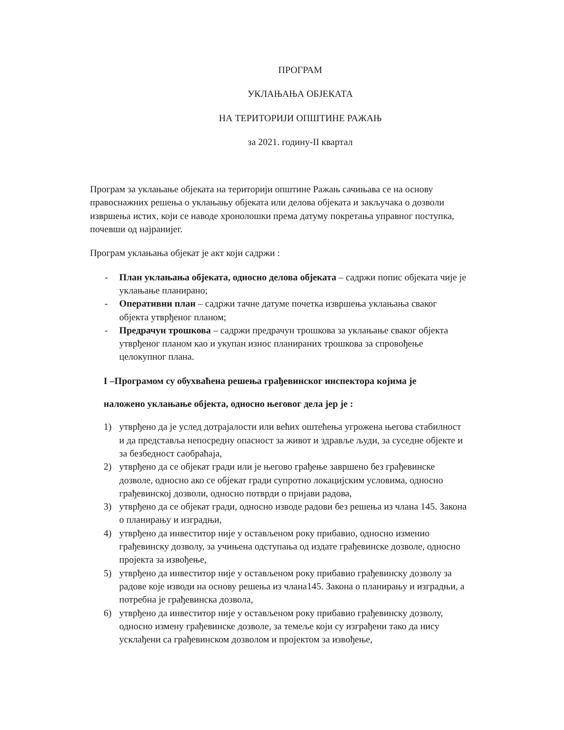ПРОГРАМ
УКЛАЊАЊА ОБЈЕКАТА
НА ТЕРИТОРИЈИ ОПШТИНЕ РАЖАЊ
за 2021. годину-II квартал
Програм за уклањање објеката на територији општине Ражањ сачињава се на основу правоснажних решења о уклањању објеката или делова објеката и закључака о дозволи извршења истих, који се наводе хронолошки према датуму покретања управног поступка, почевши од најранијег.
Програм уклањања објекат је акт који садржи :
- План уклањања објеката, односно делова објеката – садржи попис објеката чије је уклањање планирано;
- Оперативни план – садржи тачне датуме почетка извршења уклањања сваког објекта утврђеног планом;
- Предрачун трошкова – садржи предрачун трошкова за уклањање сваког објекта утврђеног планом као и укупан износ планираних трошкова за спровођење целокупног плана.
I –Програмом су обухваћена решења грађевинског инспектора којима је
наложено уклањање објекта, односно његовог дела јер је :
1) утврђено да је услед дотрајалости или већих оштећења угрожена његова стабилност и да представља непосредну опасност за живот и здравље људи, за суседне објекте и за безбедност саобраћаја,
2) утврђено да се објекат гради или је његово грађење завршено без грађевинске дозволе, односно ако се објекат гради супротно локацијским условима, односно грађевинској дозволи, односно потврди о пријави радова,
3) утврђено да се објекат гради, односно изводе радови без решења из члана 145. Закона о планирању и изградњи,
4) утврђено да инвеститор није у остављеном року прибавио, односно изменио грађевинску дозволу, за учињена одступања од издате грађевинске дозволе, односно пројекта за извођење,
5) утврђено да инвеститор није у остављеном року прибавио грађевинску дозволу за радове које изводи на основу решења из члана145. Закона о планирању и изградњи, а потребна је грађевинска дозвола,
6) утврђено да инвеститор није у остављеном року прибавио грађевинску дозволу, односно измену грађевинске дозволе, за темеље који су изграђени тако да нису усклађени са грађевинском дозволом и пројектом за извођење,